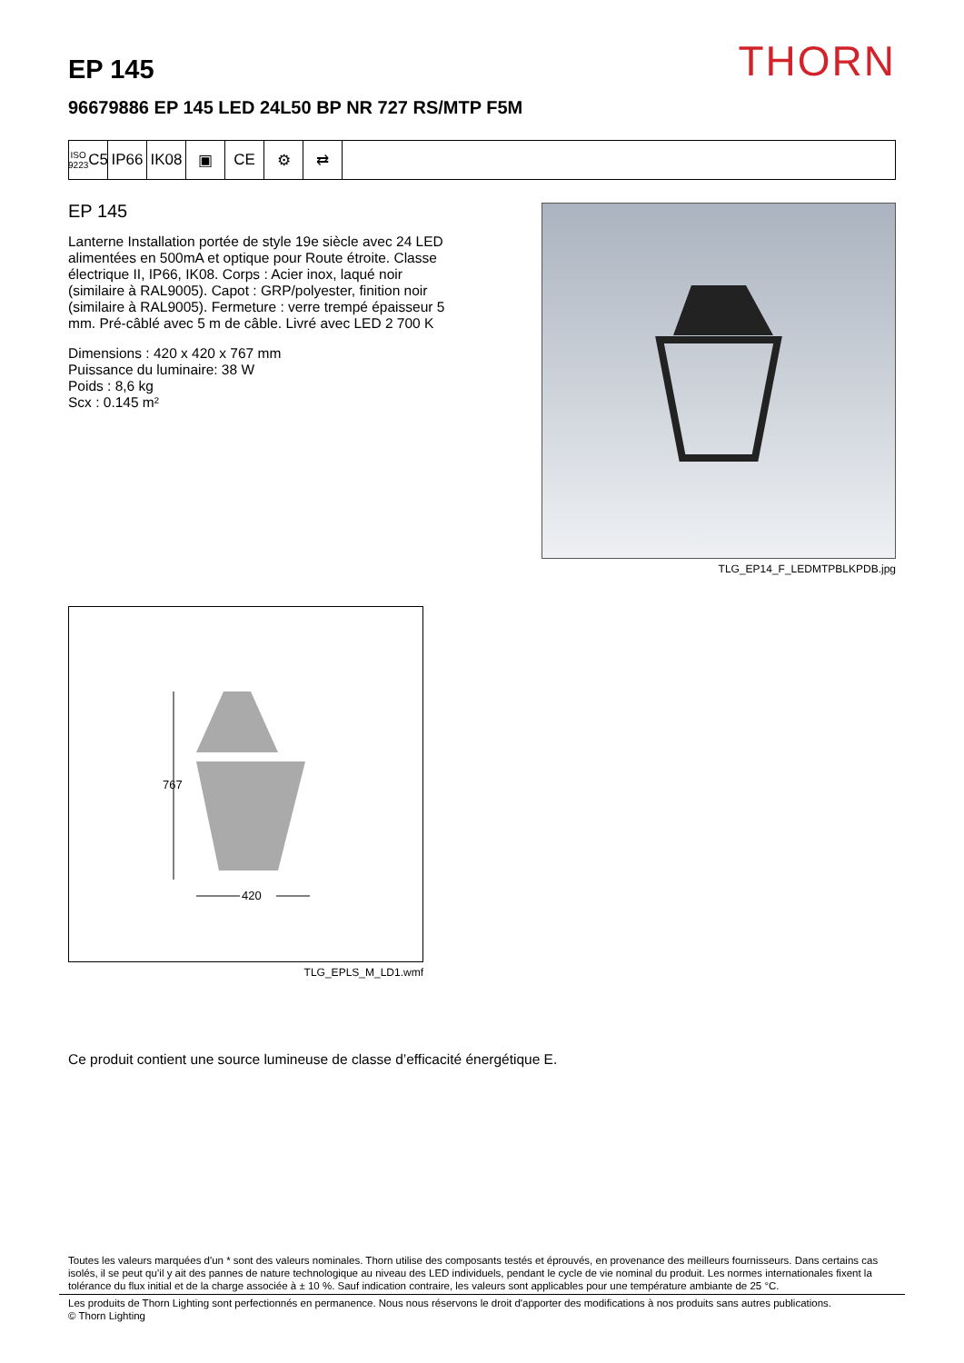THORN
EP 145
96679886 EP 145 LED 24L50 BP NR 727 RS/MTP F5M
ISO 9223
C5
IP66 IK08 ▣ CE ⚙ ⇄
EP 145
Lanterne Installation portée de style 19e siècle avec 24 LED alimentées en 500mA et optique pour Route étroite. Classe électrique II, IP66, IK08. Corps : Acier inox, laqué noir (similaire à RAL9005). Capot : GRP/polyester, finition noir (similaire à RAL9005). Fermeture : verre trempé épaisseur 5 mm. Pré-câblé avec 5 m de câble. Livré avec LED 2 700 K
Dimensions : 420 x 420 x 767 mm
Puissance du luminaire: 38 W
Poids : 8,6 kg
Scx : 0.145 m²
TLG_EP14_F_LEDMTPBLKPDB.jpg
767
420
TLG_EPLS_M_LD1.wmf
Ce produit contient une source lumineuse de classe d’efficacité énergétique E.
Toutes les valeurs marquées d'un * sont des valeurs nominales. Thorn utilise des composants testés et éprouvés, en provenance des meilleurs fournisseurs. Dans certains cas isolés, il se peut qu’il y ait des pannes de nature technologique au niveau des LED individuels, pendant le cycle de vie nominal du produit. Les normes internationales fixent la tolérance du flux initial et de la charge associée à ± 10 %. Sauf indication contraire, les valeurs sont applicables pour une température ambiante de 25 °C.
Les produits de Thorn Lighting sont perfectionnés en permanence. Nous nous réservons le droit d'apporter des modifications à nos produits sans autres publications.
© Thorn Lighting